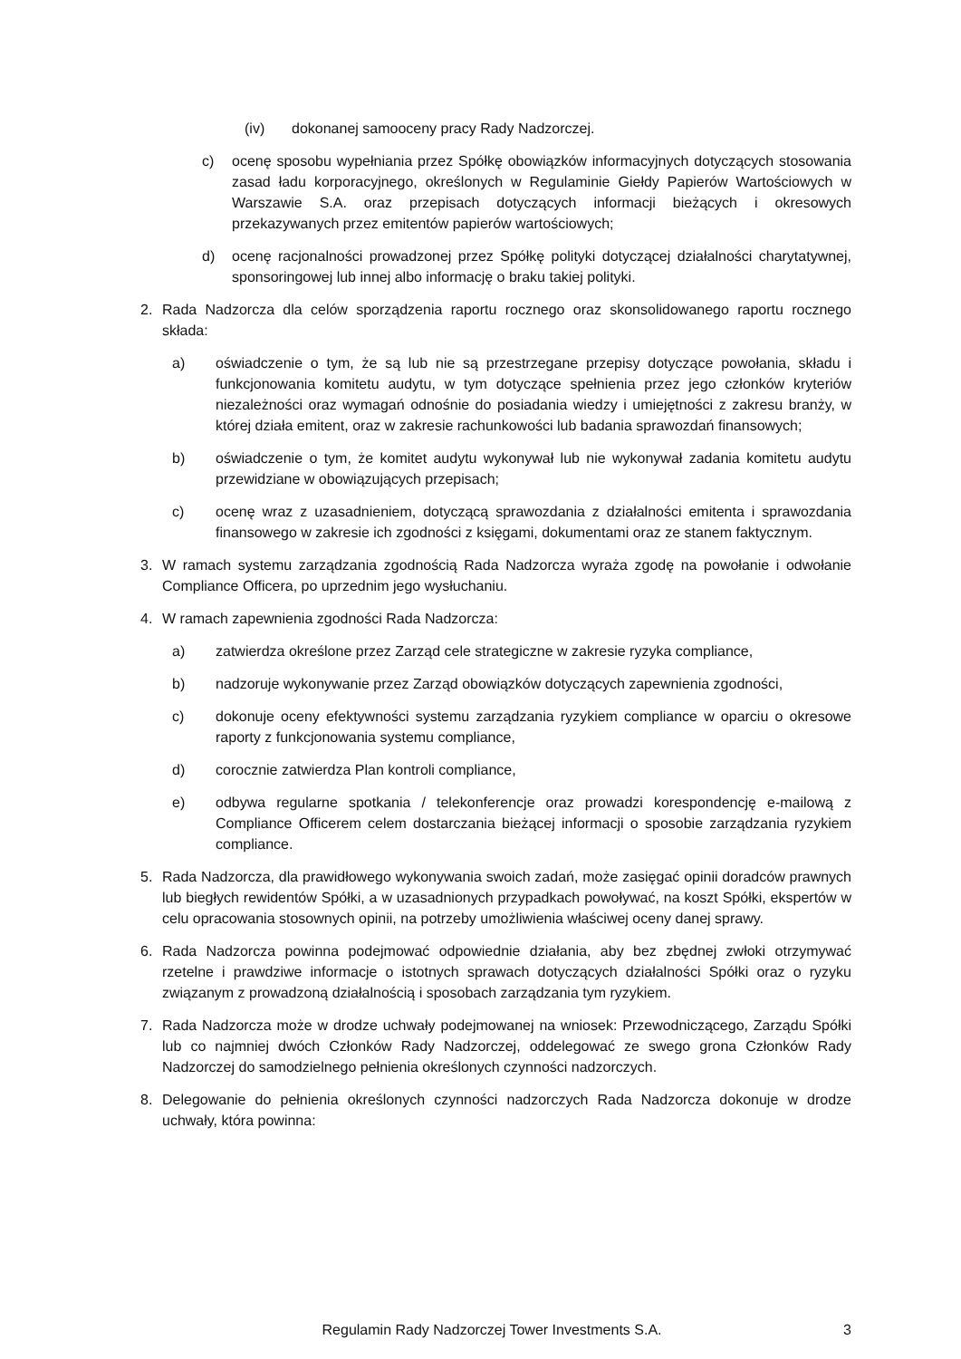(iv) dokonanej samooceny pracy Rady Nadzorczej.
c) ocenę sposobu wypełniania przez Spółkę obowiązków informacyjnych dotyczących stosowania zasad ładu korporacyjnego, określonych w Regulaminie Giełdy Papierów Wartościowych w Warszawie S.A. oraz przepisach dotyczących informacji bieżących i okresowych przekazywanych przez emitentów papierów wartościowych;
d) ocenę racjonalności prowadzonej przez Spółkę polityki dotyczącej działalności charytatywnej, sponsoringowej lub innej albo informację o braku takiej polityki.
2. Rada Nadzorcza dla celów sporządzenia raportu rocznego oraz skonsolidowanego raportu rocznego składa:
a) oświadczenie o tym, że są lub nie są przestrzegane przepisy dotyczące powołania, składu i funkcjonowania komitetu audytu, w tym dotyczące spełnienia przez jego członków kryteriów niezależności oraz wymagań odnośnie do posiadania wiedzy i umiejętności z zakresu branży, w której działa emitent, oraz w zakresie rachunkowości lub badania sprawozdań finansowych;
b) oświadczenie o tym, że komitet audytu wykonywał lub nie wykonywał zadania komitetu audytu przewidziane w obowiązujących przepisach;
c) ocenę wraz z uzasadnieniem, dotyczącą sprawozdania z działalności emitenta i sprawozdania finansowego w zakresie ich zgodności z księgami, dokumentami oraz ze stanem faktycznym.
3. W ramach systemu zarządzania zgodnością Rada Nadzorcza wyraża zgodę na powołanie i odwołanie Compliance Officera, po uprzednim jego wysłuchaniu.
4. W ramach zapewnienia zgodności Rada Nadzorcza:
a) zatwierdza określone przez Zarząd cele strategiczne w zakresie ryzyka compliance,
b) nadzoruje wykonywanie przez Zarząd obowiązków dotyczących zapewnienia zgodności,
c) dokonuje oceny efektywności systemu zarządzania ryzykiem compliance w oparciu o okresowe raporty z funkcjonowania systemu compliance,
d) corocznie zatwierdza Plan kontroli compliance,
e) odbywa regularne spotkania / telekonferencje oraz prowadzi korespondencję e-mailową z Compliance Officerem celem dostarczania bieżącej informacji o sposobie zarządzania ryzykiem compliance.
5. Rada Nadzorcza, dla prawidłowego wykonywania swoich zadań, może zasięgać opinii doradców prawnych lub biegłych rewidentów Spółki, a w uzasadnionych przypadkach powoływać, na koszt Spółki, ekspertów w celu opracowania stosownych opinii, na potrzeby umożliwienia właściwej oceny danej sprawy.
6. Rada Nadzorcza powinna podejmować odpowiednie działania, aby bez zbędnej zwłoki otrzymywać rzetelne i prawdziwe informacje o istotnych sprawach dotyczących działalności Spółki oraz o ryzyku związanym z prowadzoną działalnością i sposobach zarządzania tym ryzykiem.
7. Rada Nadzorcza może w drodze uchwały podejmowanej na wniosek: Przewodniczącego, Zarządu Spółki lub co najmniej dwóch Członków Rady Nadzorczej, oddelegować ze swego grona Członków Rady Nadzorczej do samodzielnego pełnienia określonych czynności nadzorczych.
8. Delegowanie do pełnienia określonych czynności nadzorczych Rada Nadzorcza dokonuje w drodze uchwały, która powinna:
Regulamin Rady Nadzorczej Tower Investments S.A. 3